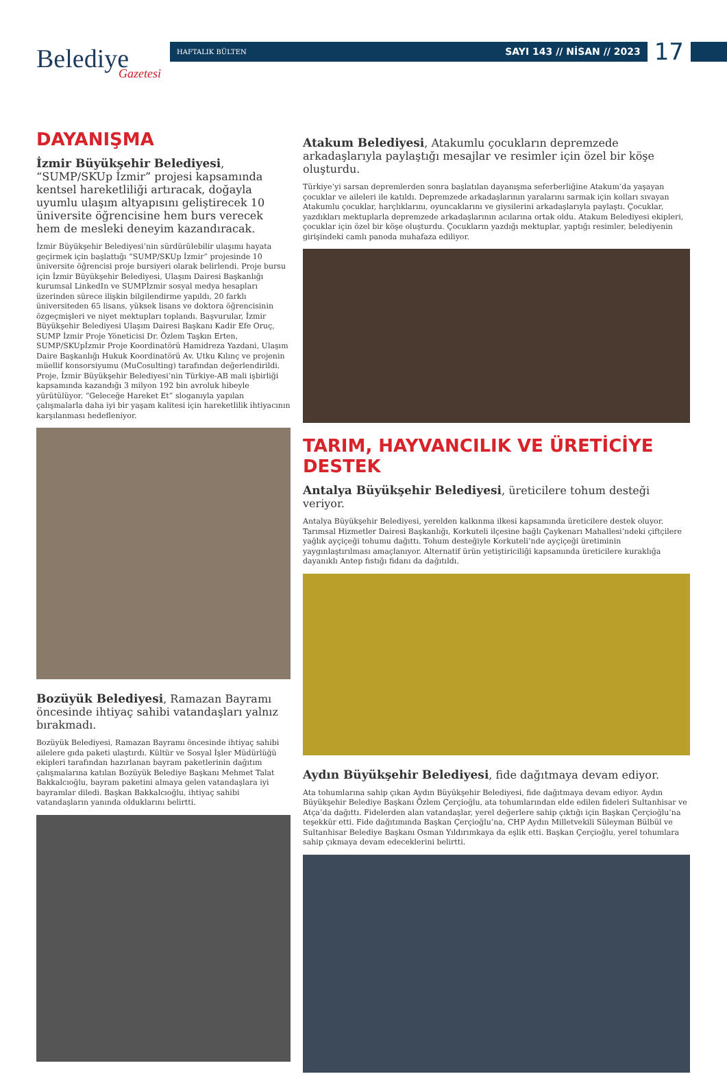Belediye
Gazetesi
HAFTALIK BÜLTEN SAYI 143 // NİSAN // 2023
17
DAYANIŞMA
İzmir Büyükşehir Belediyesi
, “SUMP/SKUp İzmir” projesi kapsamında kentsel hareketliliği artıracak, doğayla uyumlu ulaşım altyapısını geliştirecek 10 üniversite öğrencisine hem burs verecek hem de mesleki deneyim kazandıracak.
İzmir Büyükşehir Belediyesi’nin sürdürülebilir ulaşımı hayata geçirmek için başlattığı “SUMP/SKUp İzmir” projesinde 10 üniversite öğrencisi proje bursiyeri olarak belirlendi. Proje bursu için İzmir Büyükşehir Belediyesi, Ulaşım Dairesi Başkanlığı kurumsal LinkedIn ve SUMPİzmir sosyal medya hesapları üzerinden sürece ilişkin bilgilendirme yapıldı, 20 farklı üniversiteden 65 lisans, yüksek lisans ve doktora öğrencisinin özgeçmişleri ve niyet mektupları toplandı. Başvurular, İzmir Büyükşehir Belediyesi Ulaşım Dairesi Başkanı Kadir Efe Oruç, SUMP İzmir Proje Yöneticisi Dr. Özlem Taşkın Erten, SUMP/SKUpİzmir Proje Koordinatörü Hamidreza Yazdani, Ulaşım Daire Başkanlığı Hukuk Koordinatörü Av. Utku Kılınç ve projenin müellif konsorsiyumu (MuCosulting) tarafından değerlendirildi. Proje, İzmir Büyükşehir Belediyesi’nin Türkiye-AB mali işbirliği kapsamında kazandığı 3 milyon 192 bin avroluk hibeyle yürütülüyor. “Geleceğe Hareket Et” sloganıyla yapılan çalışmalarla daha iyi bir yaşam kalitesi için hareketlilik ihtiyacının karşılanması hedefleniyor.
Bozüyük Belediyesi
, Ramazan Bayramı öncesinde ihtiyaç sahibi vatandaşları yalnız bırakmadı.
Bozüyük Belediyesi, Ramazan Bayramı öncesinde ihtiyaç sahibi ailelere gıda paketi ulaştırdı. Kültür ve Sosyal İşler Müdürlüğü ekipleri tarafından hazırlanan bayram paketlerinin dağıtım çalışmalarına katılan Bozüyük Belediye Başkanı Mehmet Talat Bakkalcıoğlu, bayram paketini almaya gelen vatandaşlara iyi bayramlar diledi. Başkan Bakkalcıoğlu, ihtiyaç sahibi vatandaşların yanında olduklarını belirtti.
Atakum Belediyesi
, Atakumlu çocukların depremzede arkadaşlarıyla paylaştığı mesajlar ve resimler için özel bir köşe oluşturdu.
Türkiye’yi sarsan depremlerden sonra başlatılan dayanışma seferberliğine Atakum’da yaşayan çocuklar ve aileleri ile katıldı. Depremzede arkadaşlarının yaralarını sarmak için kolları sıvayan Atakumlu çocuklar, harçlıklarını, oyuncaklarını ve giysilerini arkadaşlarıyla paylaştı. Çocuklar, yazdıkları mektuplarla depremzede arkadaşlarının acılarına ortak oldu. Atakum Belediyesi ekipleri, çocuklar için özel bir köşe oluşturdu. Çocukların yazdığı mektuplar, yaptığı resimler, belediyenin girişindeki camlı panoda muhafaza ediliyor.
TARIM, HAYVANCILIK VE ÜRETİCİYE DESTEK
Antalya Büyükşehir Belediyesi
, üreticilere tohum desteği veriyor.
Antalya Büyükşehir Belediyesi, yerelden kalkınma ilkesi kapsamında üreticilere destek oluyor. Tarımsal Hizmetler Dairesi Başkanlığı, Korkuteli ilçesine bağlı Çaykenarı Mahallesi’ndeki çiftçilere yağlık ayçiçeği tohumu dağıttı. Tohum desteğiyle Korkuteli’nde ayçiçeği üretiminin yaygınlaştırılması amaçlanıyor. Alternatif ürün yetiştiriciliği kapsamında üreticilere kuraklığa dayanıklı Antep fıstığı fidanı da dağıtıldı.
Aydın Büyükşehir Belediyesi
, fide dağıtmaya devam ediyor.
Ata tohumlarına sahip çıkan Aydın Büyükşehir Belediyesi, fide dağıtmaya devam ediyor. Aydın Büyükşehir Belediye Başkanı Özlem Çerçioğlu, ata tohumlarından elde edilen fideleri Sultanhisar ve Atça’da dağıttı. Fidelerden alan vatandaşlar, yerel değerlere sahip çıktığı için Başkan Çerçioğlu’na teşekkür etti. Fide dağıtımında Başkan Çerçioğlu’na, CHP Aydın Milletvekili Süleyman Bülbül ve Sultanhisar Belediye Başkanı Osman Yıldırımkaya da eşlik etti. Başkan Çerçioğlu, yerel tohumlara sahip çıkmaya devam edeceklerini belirtti.